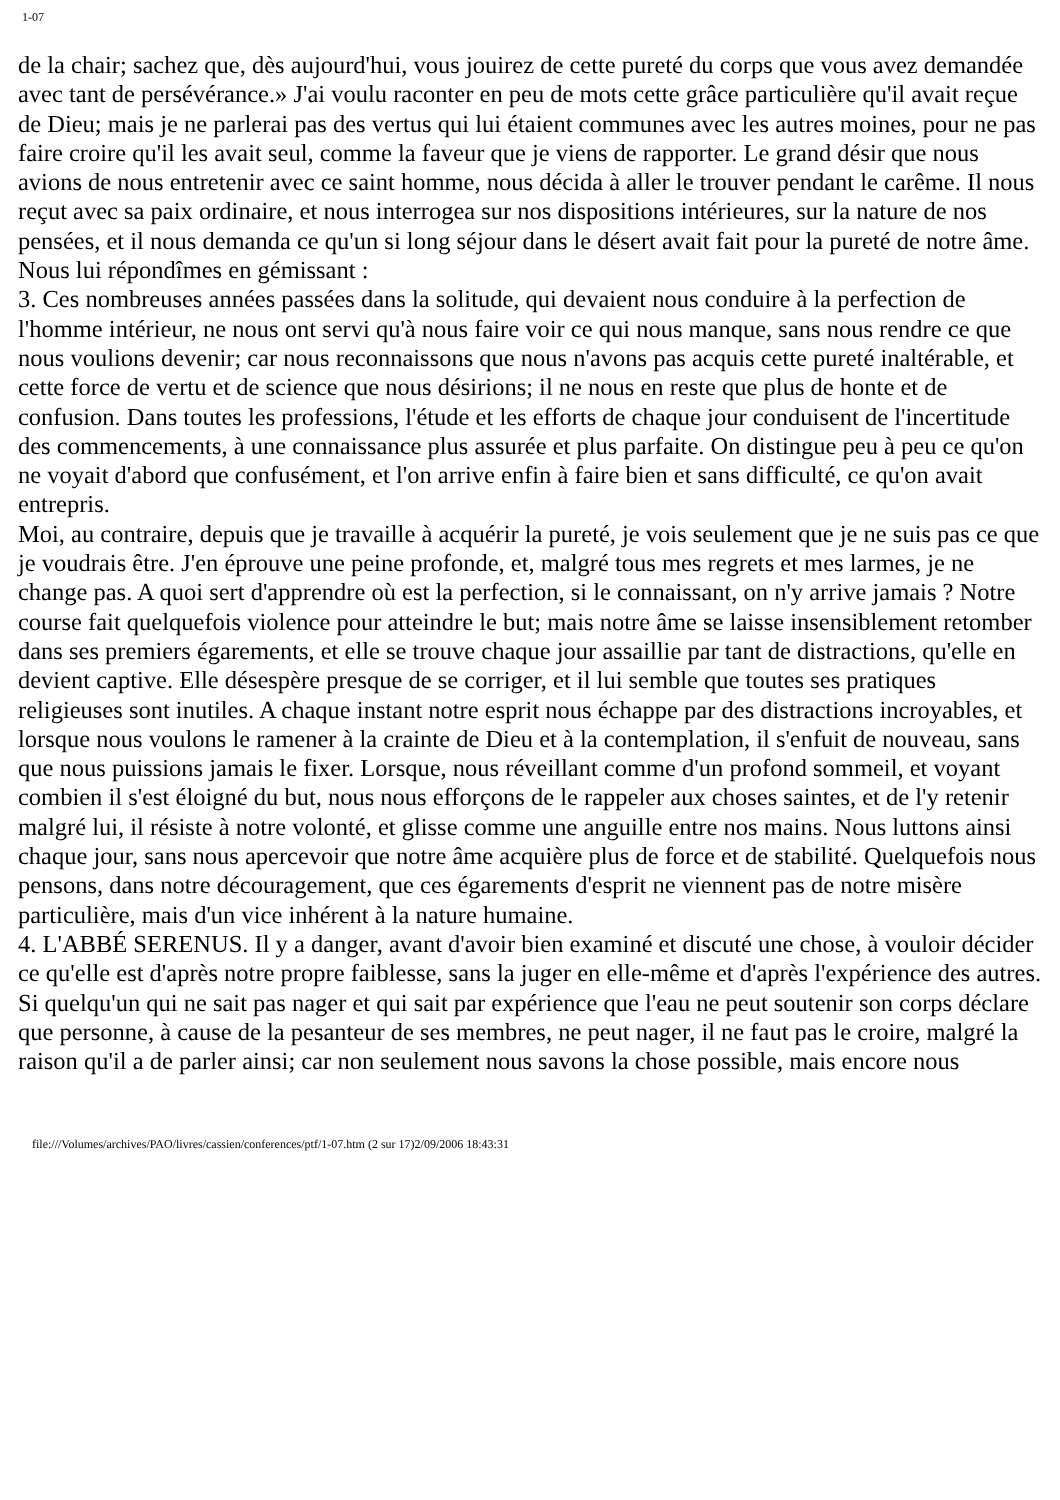1-07
de la chair; sachez que, dès aujourd'hui, vous jouirez de cette pureté du corps que vous avez demandée avec tant de persévérance.» J'ai voulu raconter en peu de mots cette grâce particulière qu'il avait reçue de Dieu; mais je ne parlerai pas des vertus qui lui étaient communes avec les autres moines, pour ne pas faire croire qu'il les avait seul, comme la faveur que je viens de rapporter. Le grand désir que nous avions de nous entretenir avec ce saint homme, nous décida à aller le trouver pendant le carême. Il nous reçut avec sa paix ordinaire, et nous interrogea sur nos dispositions intérieures, sur la nature de nos pensées, et il nous demanda ce qu'un si long séjour dans le désert avait fait pour la pureté de notre âme. Nous lui répondîmes en gémissant :
3. Ces nombreuses années passées dans la solitude, qui devaient nous conduire à la perfection de l'homme intérieur, ne nous ont servi qu'à nous faire voir ce qui nous manque, sans nous rendre ce que nous voulions devenir; car nous reconnaissons que nous n'avons pas acquis cette pureté inaltérable, et cette force de vertu et de science que nous désirions; il ne nous en reste que plus de honte et de confusion. Dans toutes les professions, l'étude et les efforts de chaque jour conduisent de l'incertitude des commencements, à une connaissance plus assurée et plus parfaite. On distingue peu à peu ce qu'on ne voyait d'abord que confusément, et l'on arrive enfin à faire bien et sans difficulté, ce qu'on avait entrepris.
Moi, au contraire, depuis que je travaille à acquérir la pureté, je vois seulement que je ne suis pas ce que je voudrais être. J'en éprouve une peine profonde, et, malgré tous mes regrets et mes larmes, je ne change pas. A quoi sert d'apprendre où est la perfection, si le connaissant, on n'y arrive jamais ? Notre course fait quelquefois violence pour atteindre le but; mais notre âme se laisse insensiblement retomber dans ses premiers égarements, et elle se trouve chaque jour assaillie par tant de distractions, qu'elle en devient captive. Elle désespère presque de se corriger, et il lui semble que toutes ses pratiques religieuses sont inutiles. A chaque instant notre esprit nous échappe par des distractions incroyables, et lorsque nous voulons le ramener à la crainte de Dieu et à la contemplation, il s'enfuit de nouveau, sans que nous puissions jamais le fixer. Lorsque, nous réveillant comme d'un profond sommeil, et voyant combien il s'est éloigné du but, nous nous efforçons de le rappeler aux choses saintes, et de l'y retenir malgré lui, il résiste à notre volonté, et glisse comme une anguille entre nos mains. Nous luttons ainsi chaque jour, sans nous apercevoir que notre âme acquière plus de force et de stabilité. Quelquefois nous pensons, dans notre découragement, que ces égarements d'esprit ne viennent pas de notre misère particulière, mais d'un vice inhérent à la nature humaine.
4. L'ABBÉ SERENUS. Il y a danger, avant d'avoir bien examiné et discuté une chose, à vouloir décider ce qu'elle est d'après notre propre faiblesse, sans la juger en elle-même et d'après l'expérience des autres. Si quelqu'un qui ne sait pas nager et qui sait par expérience que l'eau ne peut soutenir son corps déclare que personne, à cause de la pesanteur de ses membres, ne peut nager, il ne faut pas le croire, malgré la raison qu'il a de parler ainsi; car non seulement nous savons la chose possible, mais encore nous
file:///Volumes/archives/PAO/livres/cassien/conferences/ptf/1-07.htm (2 sur 17)2/09/2006 18:43:31